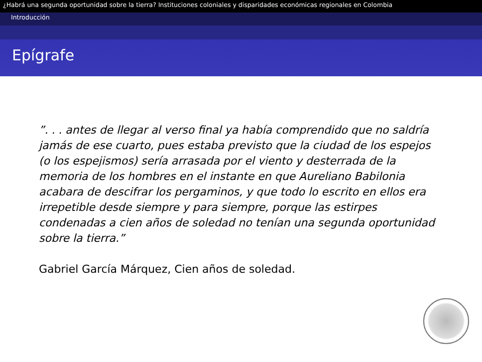¿Habrá una segunda oportunidad sobre la tierra? Instituciones coloniales y disparidades económicas regionales en Colombia
Introducción
Epígrafe
”. . . antes de llegar al verso final ya había comprendido que no saldría jamás de ese cuarto, pues estaba previsto que la ciudad de los espejos (o los espejismos) sería arrasada por el viento y desterrada de la memoria de los hombres en el instante en que Aureliano Babilonia acabara de descifrar los pergaminos, y que todo lo escrito en ellos era irrepetible desde siempre y para siempre, porque las estirpes condenadas a cien años de soledad no tenían una segunda oportunidad sobre la tierra.”
Gabriel García Márquez, Cien años de soledad.